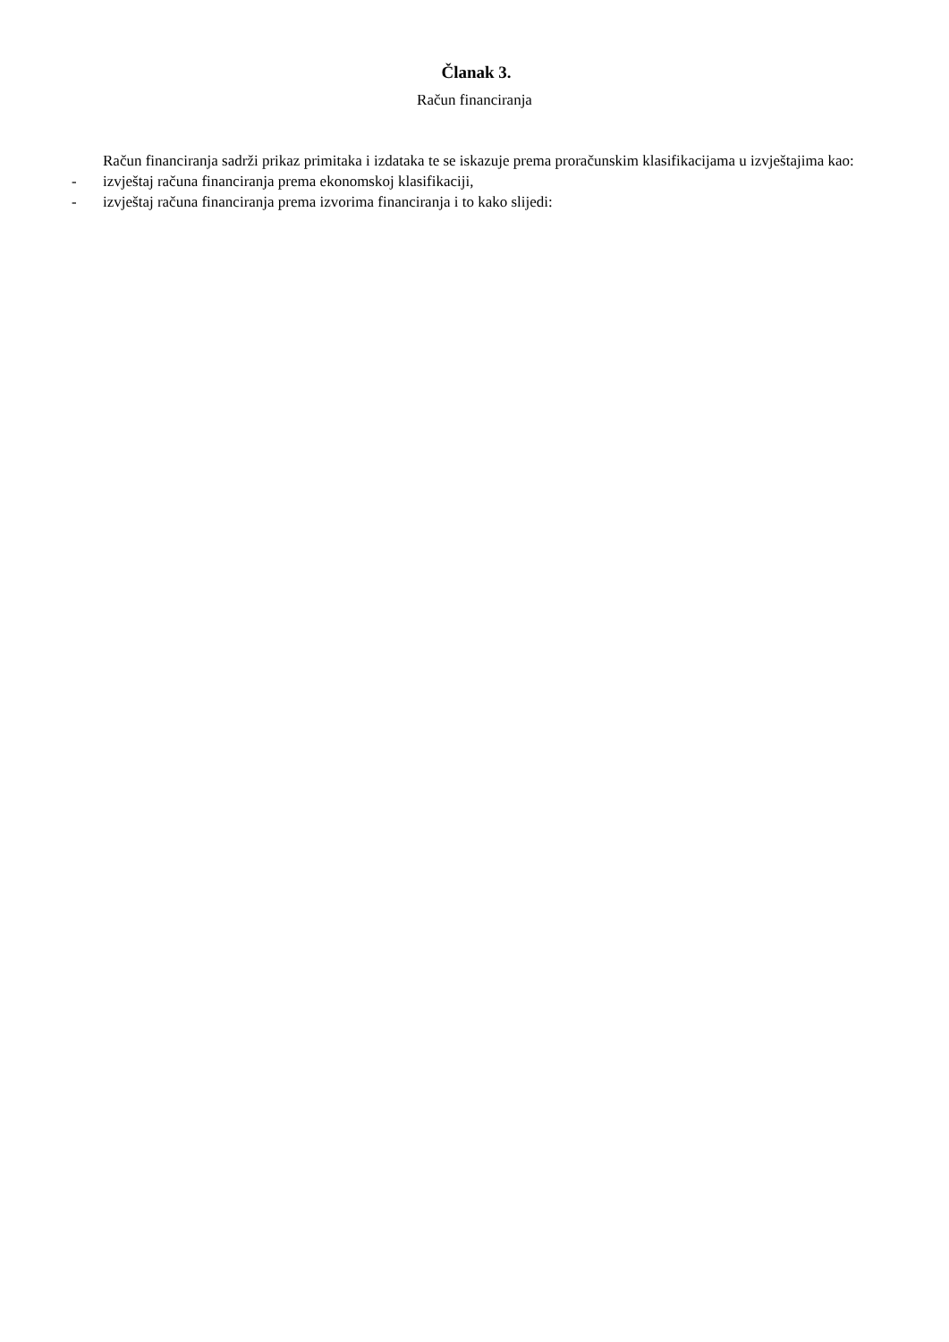Članak 3.
Račun financiranja
Račun financiranja sadrži prikaz primitaka i izdataka te se iskazuje prema proračunskim klasifikacijama u izvještajima kao:
- izvještaj računa financiranja prema ekonomskoj klasifikaciji,
- izvještaj računa financiranja prema izvorima financiranja i to kako slijedi: